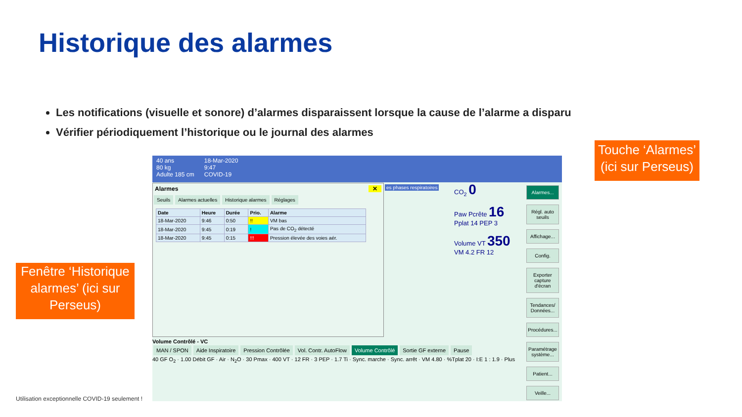Historique des alarmes
Les notifications (visuelle et sonore) d’alarmes disparaissent lorsque la cause de l’alarme a disparu
Vérifier périodiquement l’historique ou le journal des alarmes
Touche ‘Alarmes’
(ici sur Perseus)
Fenêtre ‘Historique alarmes’ (ici sur Perseus)
40 ans
80 kg
Adulte 185 cm
18-Mar-2020
9:47
COVID-19
Alarmes ✕
Seuils Alarmes actuelles Historique alarmes Réglages
| Date | Heure | Durée | Prio. | Alarme |
| --- | --- | --- | --- | --- |
| 18-Mar-2020 | 9:46 | 0:50 | !! | VM bas |
| 18-Mar-2020 | 9:45 | 0:19 | ! | Pas de CO<sub>2</sub> détecté |
| 18-Mar-2020 | 9:45 | 0:15 | !!! | Pression élevée des voies aér. |
CO<sub>2</sub> 0
Paw Pcrête 16
Pplat 14 PEP 3
Volume VT 350
VM 4.2 FR 12
es phases respiratoires
Alarmes...
Régl. auto seuils
Affichage...
Config.
Exporter capture d'écran
Tendances/ Données...
Procédures...
Paramétrage système...
Patient...
Veille...
Volume Contrôlé - VC
MAN / SPON Aide Inspiratoire Pression Contrôlée Vol. Contr. AutoFlow Volume Contrôlé Sortie GF externe Pause
40 GF O<sub>2</sub> · 1.00 Débit GF · Air · N<sub>2</sub>O · 30 Pmax · 400 VT · 12 FR · 3 PEP · 1.7 Ti · Sync. marche · Sync. arrêt · VM 4.80 · %Tplat 20 · I:E 1 : 1.9 · Plus
Utilisation exceptionnelle COVID-19 seulement !